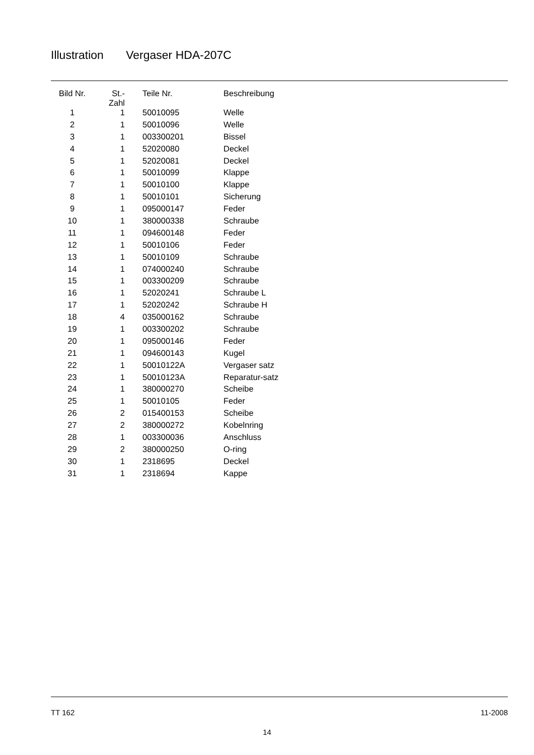Illustration Vergaser HDA-207C
| Bild Nr. | St.- Zahl | Teile Nr. | Beschreibung |
| --- | --- | --- | --- |
| 1 | 1 | 50010095 | Welle |
| 2 | 1 | 50010096 | Welle |
| 3 | 1 | 003300201 | Bissel |
| 4 | 1 | 52020080 | Deckel |
| 5 | 1 | 52020081 | Deckel |
| 6 | 1 | 50010099 | Klappe |
| 7 | 1 | 50010100 | Klappe |
| 8 | 1 | 50010101 | Sicherung |
| 9 | 1 | 095000147 | Feder |
| 10 | 1 | 380000338 | Schraube |
| 11 | 1 | 094600148 | Feder |
| 12 | 1 | 50010106 | Feder |
| 13 | 1 | 50010109 | Schraube |
| 14 | 1 | 074000240 | Schraube |
| 15 | 1 | 003300209 | Schraube |
| 16 | 1 | 52020241 | Schraube L |
| 17 | 1 | 52020242 | Schraube H |
| 18 | 4 | 035000162 | Schraube |
| 19 | 1 | 003300202 | Schraube |
| 20 | 1 | 095000146 | Feder |
| 21 | 1 | 094600143 | Kugel |
| 22 | 1 | 50010122A | Vergaser satz |
| 23 | 1 | 50010123A | Reparatur-satz |
| 24 | 1 | 380000270 | Scheibe |
| 25 | 1 | 50010105 | Feder |
| 26 | 2 | 015400153 | Scheibe |
| 27 | 2 | 380000272 | Kobelnring |
| 28 | 1 | 003300036 | Anschluss |
| 29 | 2 | 380000250 | O-ring |
| 30 | 1 | 2318695 | Deckel |
| 31 | 1 | 2318694 | Kappe |
TT 162 11-2008
14